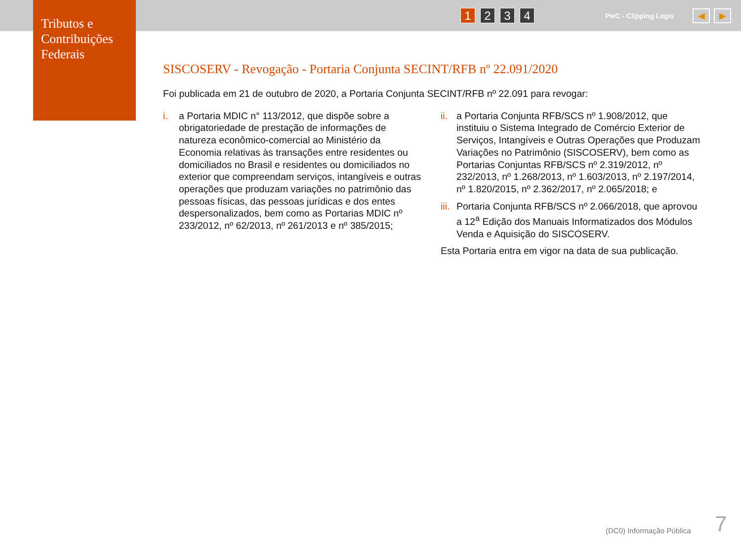Tributos e Contribuições Federais
1 2 3 4 PwC - Clipping Legis ◀ ▶
SISCOSERV - Revogação - Portaria Conjunta SECINT/RFB nº 22.091/2020
Foi publicada em 21 de outubro de 2020, a Portaria Conjunta SECINT/RFB nº 22.091 para revogar:
i. a Portaria MDIC n° 113/2012, que dispõe sobre a obrigatoriedade de prestação de informações de natureza econômico-comercial ao Ministério da Economia relativas às transações entre residentes ou domiciliados no Brasil e residentes ou domiciliados no exterior que compreendam serviços, intangíveis e outras operações que produzam variações no patrimônio das pessoas físicas, das pessoas jurídicas e dos entes despersonalizados, bem como as Portarias MDIC nº 233/2012, nº 62/2013, nº 261/2013 e nº 385/2015;
ii. a Portaria Conjunta RFB/SCS nº 1.908/2012, que instituiu o Sistema Integrado de Comércio Exterior de Serviços, Intangíveis e Outras Operações que Produzam Variações no Patrimônio (SISCOSERV), bem como as Portarias Conjuntas RFB/SCS nº 2.319/2012, nº 232/2013, nº 1.268/2013, nº 1.603/2013, nº 2.197/2014, nº 1.820/2015, nº 2.362/2017, nº 2.065/2018; e
iii. Portaria Conjunta RFB/SCS nº 2.066/2018, que aprovou a 12<sup>a</sup> Edição dos Manuais Informatizados dos Módulos Venda e Aquisição do SISCOSERV.
Esta Portaria entra em vigor na data de sua publicação.
(DC0) Informação Pública 7